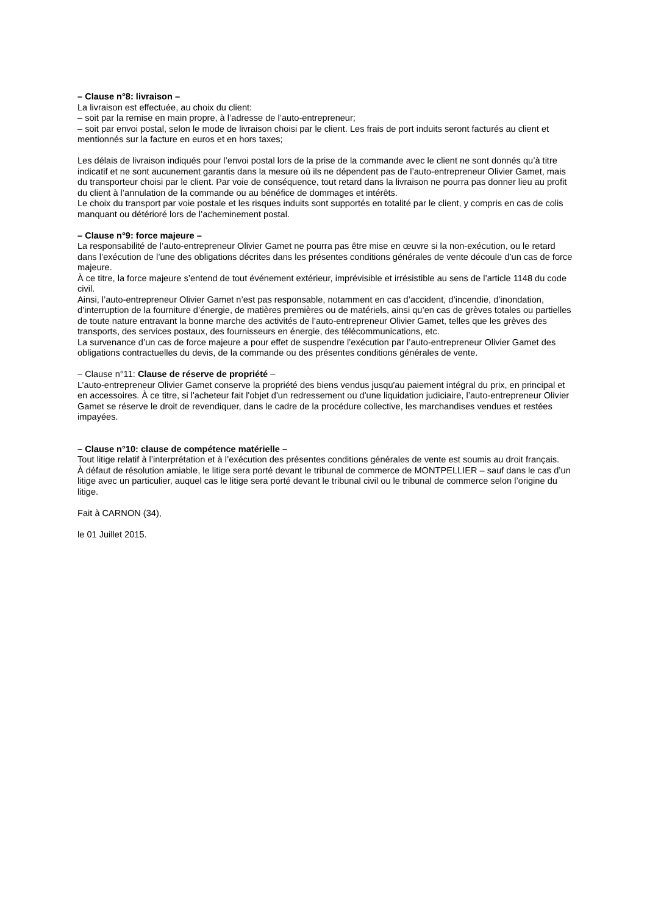– Clause n°8: livraison –
La livraison est effectuée, au choix du client:
– soit par la remise en main propre, à l’adresse de l’auto-entrepreneur;
– soit par envoi postal, selon le mode de livraison choisi par le client. Les frais de port induits seront facturés au client et mentionnés sur la facture en euros et en hors taxes;
Les délais de livraison indiqués pour l’envoi postal lors de la prise de la commande avec le client ne sont donnés qu’à titre indicatif et ne sont aucunement garantis dans la mesure où ils ne dépendent pas de l’auto-entrepreneur Olivier Gamet, mais du transporteur choisi par le client. Par voie de conséquence, tout retard dans la livraison ne pourra pas donner lieu au profit du client à l’annulation de la commande ou au bénéfice de dommages et intérêts.
Le choix du transport par voie postale et les risques induits sont supportés en totalité par le client, y compris en cas de colis manquant ou détérioré lors de l’acheminement postal.
– Clause n°9: force majeure –
La responsabilité de l’auto-entrepreneur Olivier Gamet ne pourra pas être mise en œuvre si la non-exécution, ou le retard dans l’exécution de l’une des obligations décrites dans les présentes conditions générales de vente découle d’un cas de force majeure.
À ce titre, la force majeure s’entend de tout événement extérieur, imprévisible et irrésistible au sens de l’article 1148 du code civil.
Ainsi, l’auto-entrepreneur Olivier Gamet n’est pas responsable, notamment en cas d’accident, d’incendie, d’inondation, d’interruption de la fourniture d’énergie, de matières premières ou de matériels, ainsi qu’en cas de grèves totales ou partielles de toute nature entravant la bonne marche des activités de l’auto-entrepreneur Olivier Gamet, telles que les grèves des transports, des services postaux, des fournisseurs en énergie, des télécommunications, etc.
La survenance d’un cas de force majeure a pour effet de suspendre l’exécution par l’auto-entrepreneur Olivier Gamet des obligations contractuelles du devis, de la commande ou des présentes conditions générales de vente.
– Clause n°11: Clause de réserve de propriété –
L’auto-entrepreneur Olivier Gamet conserve la propriété des biens vendus jusqu'au paiement intégral du prix, en principal et en accessoires. À ce titre, si l'acheteur fait l'objet d'un redressement ou d'une liquidation judiciaire, l’auto-entrepreneur Olivier Gamet se réserve le droit de revendiquer, dans le cadre de la procédure collective, les marchandises vendues et restées impayées.
– Clause n°10: clause de compétence matérielle –
Tout litige relatif à l’interprétation et à l’exécution des présentes conditions générales de vente est soumis au droit français.
À défaut de résolution amiable, le litige sera porté devant le tribunal de commerce de MONTPELLIER – sauf dans le cas d’un litige avec un particulier, auquel cas le litige sera porté devant le tribunal civil ou le tribunal de commerce selon l’origine du litige.
Fait à CARNON (34),
le 01 Juillet 2015.